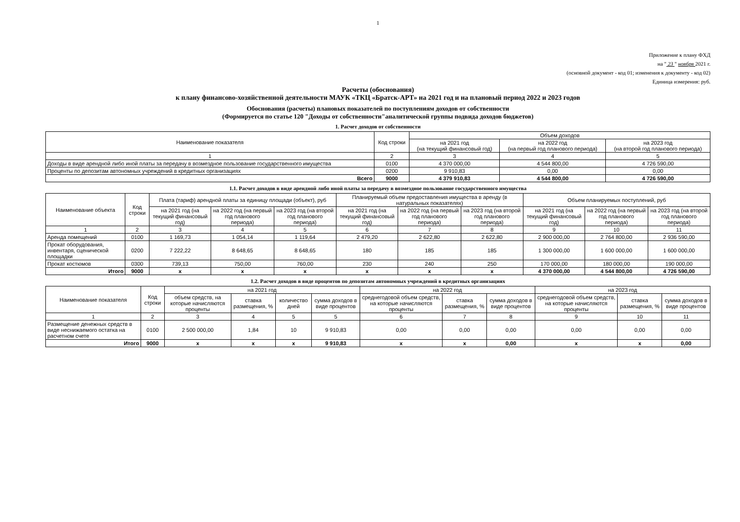1
Приложение к плану ФХД
на " 23 " ноября 2021 г.
(основной документ - код 01; изменения к документу - код 02)
Единица измерения: руб.
Расчеты (обоснования)
к плану финансово-хозяйственной деятельности МАУК «ТКЦ «Братск-АРТ» на 2021 год и на плановый период 2022 и 2023 годов
Обоснования (расчеты) плановых показателей по поступлениям доходов от собственности
(Формируется по статье 120 "Доходы от собственности"аналитической группы подвида доходов бюджетов)
1. Расчет доходов от собственности
| Наименование показателя | Код строки | Объем доходов | | |
| --- | --- | --- | --- | --- |
| | | на 2021 год (на текущий финансовый год) | на 2022 год (на первый год планового периода) | на 2023 год (на второй год планового периода) |
| 1 | 2 | 3 | 4 | 5 |
| Доходы в виде арендной либо иной платы за передачу в возмездное пользование государственного имущества | 0100 | 4 370 000,00 | 4 544 800,00 | 4 726 590,00 |
| Проценты по депозитам автономных учреждений в кредитных организациях | 0200 | 9 910,83 | 0,00 | 0,00 |
| Всего | 9000 | 4 379 910,83 | 4 544 800,00 | 4 726 590,00 |
1.1. Расчет доходов в виде арендной либо иной платы за передачу в возмездное пользование государственного имущества
| Наименование объекта | Код строки | Плата (тариф) арендной платы за единицу площади (объект), руб | | | Планируемый объем предоставления имущества в аренду (в натуральных показателях) | | | Объем планируемых поступлений, руб | | |
| --- | --- | --- | --- | --- | --- | --- | --- | --- | --- | --- |
| | | на 2021 год (на текущий финансовый год) | на 2022 год (на первый год планового периода) | на 2023 год (на второй год планового периода) | на 2021 год (на текущий финансовый год) | на 2022 год (на первый год планового периода) | на 2023 год (на второй год планового периода) | на 2021 год (на текущий финансовый год) | на 2022 год (на первый год планового периода) | на 2023 год (на второй год планового периода) |
| 1 | 2 | 3 | 4 | 5 | 6 | 7 | 8 | 9 | 10 | 11 |
| Аренда помещений | 0100 | 1 169,73 | 1 054,14 | 1 119,64 | 2 479,20 | 2 622,80 | 2 622,80 | 2 900 000,00 | 2 764 800,00 | 2 936 590,00 |
| Прокат оборудования, инвентаря, сценической площадки | 0200 | 7 222,22 | 8 648,65 | 8 648,65 | 180 | 185 | 185 | 1 300 000,00 | 1 600 000,00 | 1 600 000,00 |
| Прокат костюмов | 0300 | 739,13 | 750,00 | 760,00 | 230 | 240 | 250 | 170 000,00 | 180 000,00 | 190 000,00 |
| Итого | 9000 | х | х | х | х | х | х | 4 370 000,00 | 4 544 800,00 | 4 726 590,00 |
1.2. Расчет доходов в виде процентов по депозитам автономных учреждений в кредитных организациях
| Наименование показателя | Код строки | на 2021 год | | | | на 2022 год | | | на 2023 год | | |
| --- | --- | --- | --- | --- | --- | --- | --- | --- | --- | --- | --- |
| | | объем средств, на которые начисляются проценты | ставка размещения, % | количество дней | сумма доходов в виде процентов | среднегодовой объем средств, на которые начисляются проценты | ставка размещения, % | сумма доходов в виде процентов | среднегодовой объем средств, на которые начисляются проценты | ставка размещения, % | сумма доходов в виде процентов |
| 1 | 2 | 3 | 4 | 5 | 5 | 6 | 7 | 8 | 9 | 10 | 11 |
| Размещение денежных средств в виде неснижаемого остатка на расчетном счете | 0100 | 2 500 000,00 | 1,84 | 10 | 9 910,83 | 0,00 | 0,00 | 0,00 | 0,00 | 0,00 | 0,00 |
| Итого | 9000 | х | х | х | 9 910,83 | х | х | 0,00 | х | х | 0,00 |